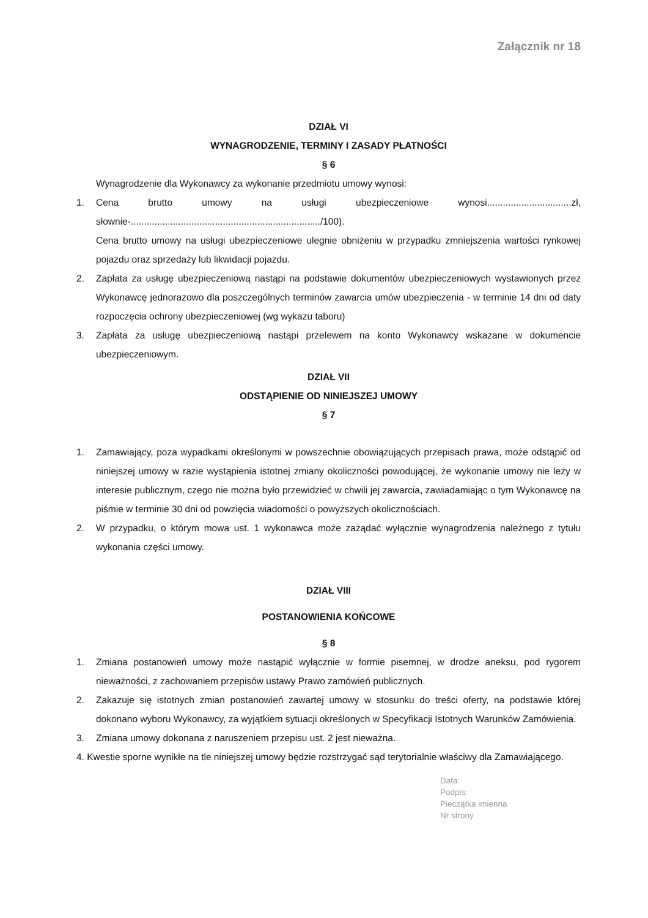Załącznik nr 18
DZIAŁ VI
WYNAGRODZENIE, TERMINY I ZASADY PŁATNOŚCI
§ 6
Wynagrodzenie dla Wykonawcy za wykonanie przedmiotu umowy wynosi:
1. Cena brutto umowy na usługi ubezpieczeniowe wynosi................................zł, słownie-......................................................................../100).
Cena brutto umowy na usługi ubezpieczeniowe ulegnie obniżeniu w przypadku zmniejszenia wartości rynkowej pojazdu oraz sprzedaży lub likwidacji pojazdu.
2. Zapłata za usługę ubezpieczeniową nastąpi na podstawie dokumentów ubezpieczeniowych wystawionych przez Wykonawcę jednorazowo dla poszczególnych terminów zawarcia umów ubezpieczenia - w terminie 14 dni od daty rozpoczęcia ochrony ubezpieczeniowej (wg wykazu taboru)
3. Zapłata za usługę ubezpieczeniową nastąpi przelewem na konto Wykonawcy wskazane w dokumencie ubezpieczeniowym.
DZIAŁ VII
ODSTĄPIENIE OD NINIEJSZEJ UMOWY
§ 7
1. Zamawiający, poza wypadkami określonymi w powszechnie obowiązujących przepisach prawa, może odstąpić od niniejszej umowy w razie wystąpienia istotnej zmiany okoliczności powodującej, że wykonanie umowy nie leży w interesie publicznym, czego nie można było przewidzieć w chwili jej zawarcia, zawiadamiając o tym Wykonawcę na piśmie w terminie 30 dni od powzięcia wiadomości o powyższych okolicznościach.
2. W przypadku, o którym mowa ust. 1 wykonawca może zażądać wyłącznie wynagrodzenia należnego z tytułu wykonania części umowy.
DZIAŁ VIII
POSTANOWIENIA KOŃCOWE
§ 8
1. Zmiana postanowień umowy może nastąpić wyłącznie w formie pisemnej, w drodze aneksu, pod rygorem nieważności, z zachowaniem przepisów ustawy Prawo zamówień publicznych.
2. Zakazuje się istotnych zmian postanowień zawartej umowy w stosunku do treści oferty, na podstawie której dokonano wyboru Wykonawcy, za wyjątkiem sytuacji określonych w Specyfikacji Istotnych Warunków Zamówienia.
3. Zmiana umowy dokonana z naruszeniem przepisu ust. 2 jest nieważna.
4. Kwestie sporne wynikłe na tle niniejszej umowy będzie rozstrzygać sąd terytorialnie właściwy dla Zamawiającego.
Data:
Podpis:
Pieczątka imienna
Nr strony